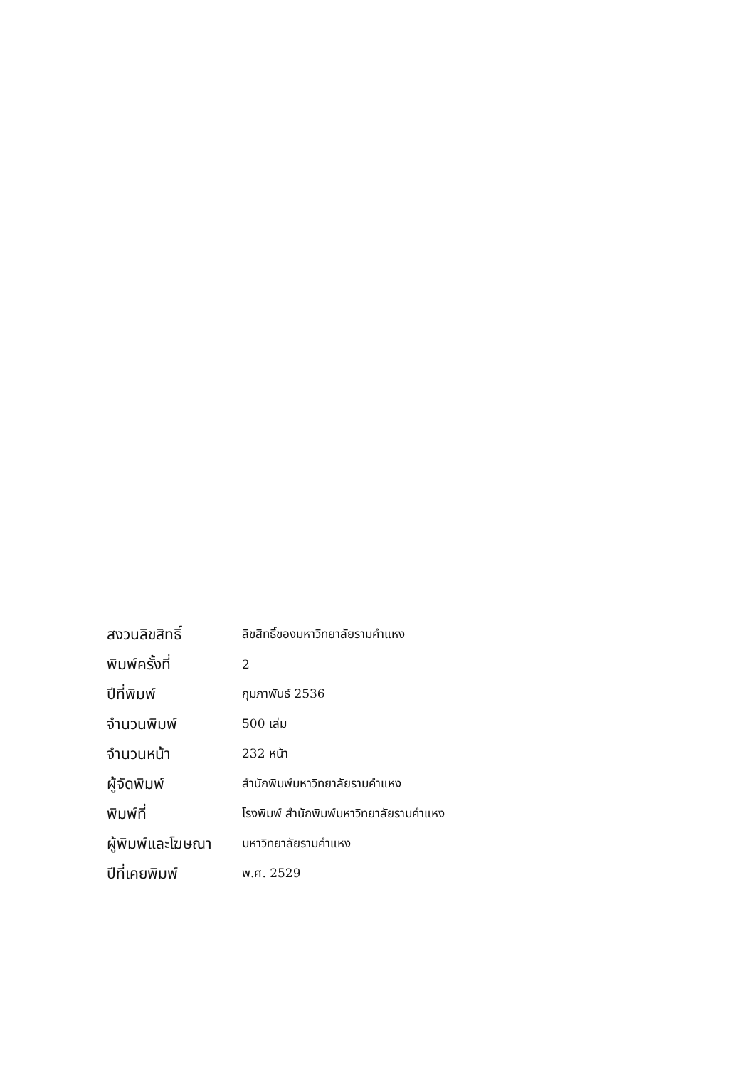| สงวนลิขสิทธิ์ | ลิขสิทธิ์ของมหาวิทยาลัยรามคำแหง |
| พิมพ์ครั้งที่ | 2 |
| ปีที่พิมพ์ | กุมภาพันธ์ 2536 |
| จำนวนพิมพ์ | 500 เล่ม |
| จำนวนหน้า | 232 หน้า |
| ผู้จัดพิมพ์ | สำนักพิมพ์มหาวิทยาลัยรามคำแหง |
| พิมพ์ที่ | โรงพิมพ์ สำนักพิมพ์มหาวิทยาลัยรามคำแหง |
| ผู้พิมพ์และโฆษณา | มหาวิทยาลัยรามคำแหง |
| ปีที่เคยพิมพ์ | พ.ศ. 2529 |